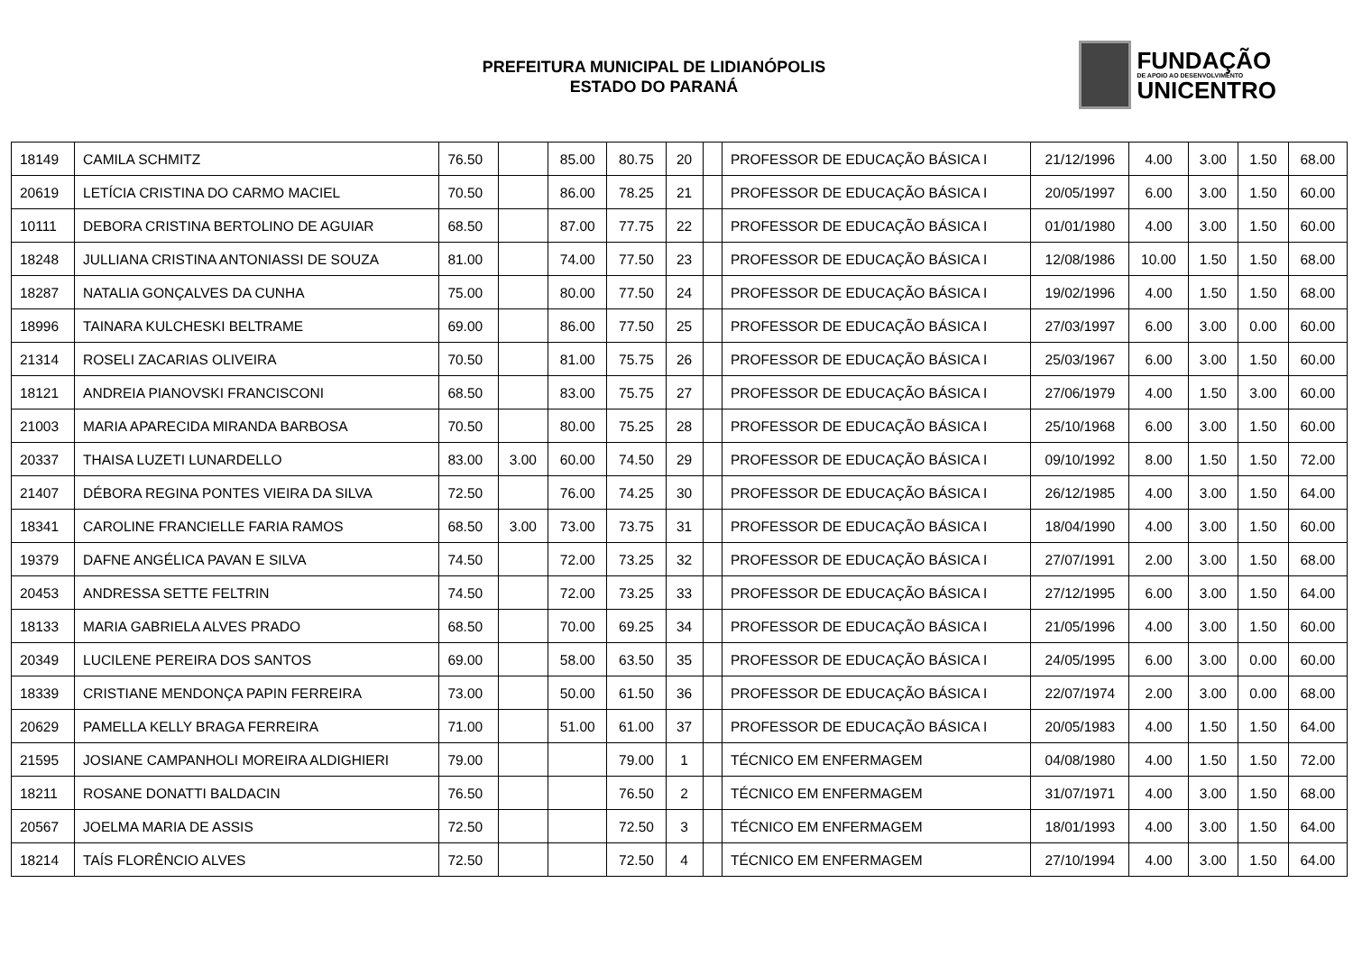PREFEITURA MUNICIPAL DE LIDIANÓPOLIS
ESTADO DO PARANÁ
FUNDAÇÃO
DE APOIO AO DESENVOLVIMENTO
UNICENTRO
| 18149 | CAMILA SCHMITZ | 76.50 | | 85.00 | 80.75 | 20 | | PROFESSOR DE EDUCAÇÃO BÁSICA I | 21/12/1996 | 4.00 | 3.00 | 1.50 | 68.00 |
| 20619 | LETÍCIA CRISTINA DO CARMO MACIEL | 70.50 | | 86.00 | 78.25 | 21 | | PROFESSOR DE EDUCAÇÃO BÁSICA I | 20/05/1997 | 6.00 | 3.00 | 1.50 | 60.00 |
| 10111 | DEBORA CRISTINA BERTOLINO DE AGUIAR | 68.50 | | 87.00 | 77.75 | 22 | | PROFESSOR DE EDUCAÇÃO BÁSICA I | 01/01/1980 | 4.00 | 3.00 | 1.50 | 60.00 |
| 18248 | JULLIANA CRISTINA ANTONIASSI DE SOUZA | 81.00 | | 74.00 | 77.50 | 23 | | PROFESSOR DE EDUCAÇÃO BÁSICA I | 12/08/1986 | 10.00 | 1.50 | 1.50 | 68.00 |
| 18287 | NATALIA GONÇALVES DA CUNHA | 75.00 | | 80.00 | 77.50 | 24 | | PROFESSOR DE EDUCAÇÃO BÁSICA I | 19/02/1996 | 4.00 | 1.50 | 1.50 | 68.00 |
| 18996 | TAINARA KULCHESKI BELTRAME | 69.00 | | 86.00 | 77.50 | 25 | | PROFESSOR DE EDUCAÇÃO BÁSICA I | 27/03/1997 | 6.00 | 3.00 | 0.00 | 60.00 |
| 21314 | ROSELI ZACARIAS OLIVEIRA | 70.50 | | 81.00 | 75.75 | 26 | | PROFESSOR DE EDUCAÇÃO BÁSICA I | 25/03/1967 | 6.00 | 3.00 | 1.50 | 60.00 |
| 18121 | ANDREIA PIANOVSKI FRANCISCONI | 68.50 | | 83.00 | 75.75 | 27 | | PROFESSOR DE EDUCAÇÃO BÁSICA I | 27/06/1979 | 4.00 | 1.50 | 3.00 | 60.00 |
| 21003 | MARIA APARECIDA MIRANDA BARBOSA | 70.50 | | 80.00 | 75.25 | 28 | | PROFESSOR DE EDUCAÇÃO BÁSICA I | 25/10/1968 | 6.00 | 3.00 | 1.50 | 60.00 |
| 20337 | THAISA LUZETI LUNARDELLO | 83.00 | 3.00 | 60.00 | 74.50 | 29 | | PROFESSOR DE EDUCAÇÃO BÁSICA I | 09/10/1992 | 8.00 | 1.50 | 1.50 | 72.00 |
| 21407 | DÉBORA REGINA PONTES VIEIRA DA SILVA | 72.50 | | 76.00 | 74.25 | 30 | | PROFESSOR DE EDUCAÇÃO BÁSICA I | 26/12/1985 | 4.00 | 3.00 | 1.50 | 64.00 |
| 18341 | CAROLINE FRANCIELLE FARIA RAMOS | 68.50 | 3.00 | 73.00 | 73.75 | 31 | | PROFESSOR DE EDUCAÇÃO BÁSICA I | 18/04/1990 | 4.00 | 3.00 | 1.50 | 60.00 |
| 19379 | DAFNE ANGÉLICA PAVAN E SILVA | 74.50 | | 72.00 | 73.25 | 32 | | PROFESSOR DE EDUCAÇÃO BÁSICA I | 27/07/1991 | 2.00 | 3.00 | 1.50 | 68.00 |
| 20453 | ANDRESSA SETTE FELTRIN | 74.50 | | 72.00 | 73.25 | 33 | | PROFESSOR DE EDUCAÇÃO BÁSICA I | 27/12/1995 | 6.00 | 3.00 | 1.50 | 64.00 |
| 18133 | MARIA GABRIELA ALVES PRADO | 68.50 | | 70.00 | 69.25 | 34 | | PROFESSOR DE EDUCAÇÃO BÁSICA I | 21/05/1996 | 4.00 | 3.00 | 1.50 | 60.00 |
| 20349 | LUCILENE PEREIRA DOS SANTOS | 69.00 | | 58.00 | 63.50 | 35 | | PROFESSOR DE EDUCAÇÃO BÁSICA I | 24/05/1995 | 6.00 | 3.00 | 0.00 | 60.00 |
| 18339 | CRISTIANE MENDONÇA PAPIN FERREIRA | 73.00 | | 50.00 | 61.50 | 36 | | PROFESSOR DE EDUCAÇÃO BÁSICA I | 22/07/1974 | 2.00 | 3.00 | 0.00 | 68.00 |
| 20629 | PAMELLA KELLY BRAGA FERREIRA | 71.00 | | 51.00 | 61.00 | 37 | | PROFESSOR DE EDUCAÇÃO BÁSICA I | 20/05/1983 | 4.00 | 1.50 | 1.50 | 64.00 |
| 21595 | JOSIANE CAMPANHOLI MOREIRA ALDIGHIERI | 79.00 | | | 79.00 | 1 | | TÉCNICO EM ENFERMAGEM | 04/08/1980 | 4.00 | 1.50 | 1.50 | 72.00 |
| 18211 | ROSANE DONATTI BALDACIN | 76.50 | | | 76.50 | 2 | | TÉCNICO EM ENFERMAGEM | 31/07/1971 | 4.00 | 3.00 | 1.50 | 68.00 |
| 20567 | JOELMA MARIA DE ASSIS | 72.50 | | | 72.50 | 3 | | TÉCNICO EM ENFERMAGEM | 18/01/1993 | 4.00 | 3.00 | 1.50 | 64.00 |
| 18214 | TAÍS FLORÊNCIO ALVES | 72.50 | | | 72.50 | 4 | | TÉCNICO EM ENFERMAGEM | 27/10/1994 | 4.00 | 3.00 | 1.50 | 64.00 |